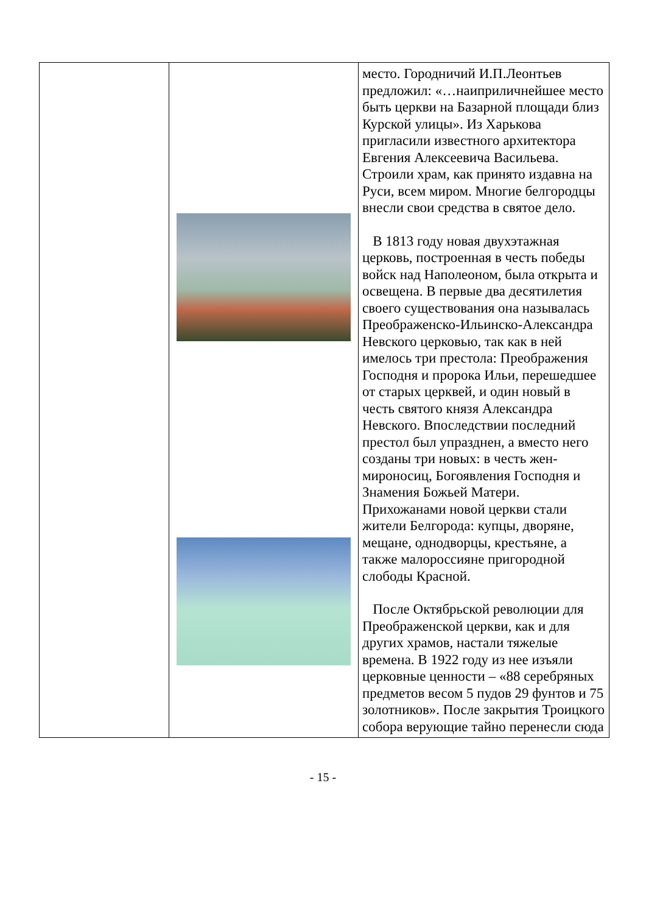| | | место. Городничий И.П.Леонтьев предложил: «…наиприличнейшее место быть церкви на Базарной площади близ Курской улицы». Из Харькова пригласили известного архитектора Евгения Алексеевича Васильева. Строили храм, как принято издавна на Руси, всем миром. Многие белгородцы внесли свои средства в святое дело. В 1813 году новая двухэтажная церковь, построенная в честь победы войск над Наполеоном, была открыта и освещена. В первые два десятилетия своего существования она называлась Преображенско-Ильинско-Александра Невского церковью, так как в ней имелось три престола: Преображения Господня и пророка Ильи, перешедшее от старых церквей, и один новый в честь святого князя Александра Невского. Впоследствии последний престол был упразднен, а вместо него созданы три новых: в честь жен-мироносиц, Богоявления Господня и Знамения Божьей Матери. Прихожанами новой церкви стали жители Белгорода: купцы, дворяне, мещане, однодворцы, крестьяне, а также малороссияне пригородной слободы Красной. После Октябрьской революции для Преображенской церкви, как и для других храмов, настали тяжелые времена. В 1922 году из нее изъяли церковные ценности – «88 серебряных предметов весом 5 пудов 29 фунтов и 75 золотников». После закрытия Троицкого собора верующие тайно перенесли сюда |
- 15 -